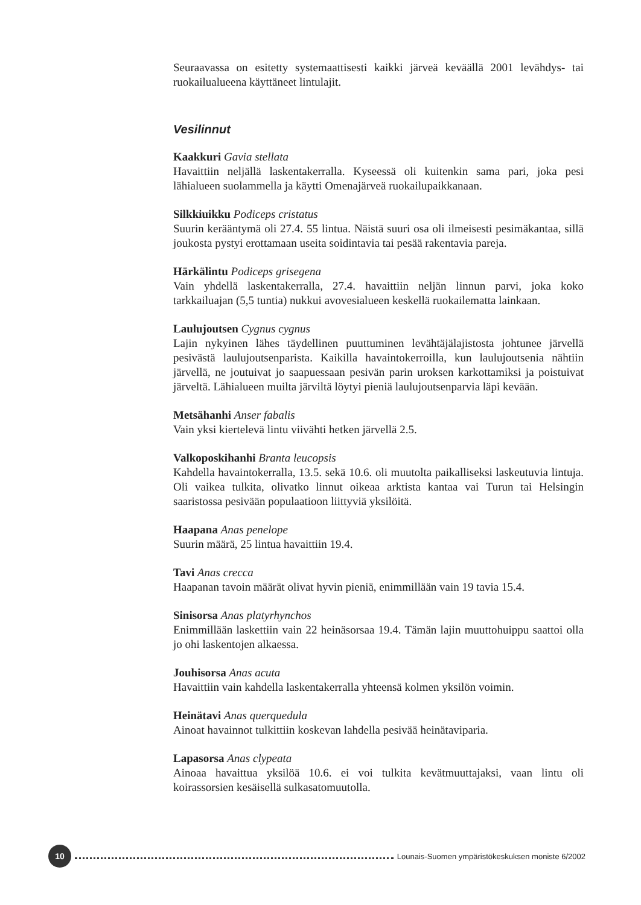Seuraavassa on esitetty systemaattisesti kaikki järveä keväällä 2001 levähdys- tai ruokailualueena käyttäneet lintulajit.
Vesilinnut
Kaakkuri Gavia stellata
Havaittiin neljällä laskentakerralla. Kyseessä oli kuitenkin sama pari, joka pesi lähialueen suolammella ja käytti Omenajärveä ruokailupaikkanaan.
Silkkiuikku Podiceps cristatus
Suurin kerääntymä oli 27.4. 55 lintua. Näistä suuri osa oli ilmeisesti pesimäkantaa, sillä joukosta pystyi erottamaan useita soidintavia tai pesää rakentavia pareja.
Härkälintu Podiceps grisegena
Vain yhdellä laskentakerralla, 27.4. havaittiin neljän linnun parvi, joka koko tarkkailuajan (5,5 tuntia) nukkui avovesialueen keskellä ruokailematta lainkaan.
Laulujoutsen Cygnus cygnus
Lajin nykyinen lähes täydellinen puuttuminen levähtäjälajistosta johtunee järvellä pesivästä laulujoutsenparista. Kaikilla havaintokerroilla, kun laulujoutsenia nähtiin järvellä, ne joutuivat jo saapuessaan pesivän parin uroksen karkottamiksi ja poistuivat järveltä. Lähialueen muilta järviltä löytyi pieniä laulujoutsenparvia läpi kevään.
Metsähanhi Anser fabalis
Vain yksi kiertelevä lintu viivähti hetken järvellä 2.5.
Valkoposkihanhi Branta leucopsis
Kahdella havaintokerralla, 13.5. sekä 10.6. oli muutolta paikalliseksi laskeutuvia lintuja. Oli vaikea tulkita, olivatko linnut oikeaa arktista kantaa vai Turun tai Helsingin saaristossa pesivään populaatioon liittyviä yksilöitä.
Haapana Anas penelope
Suurin määrä, 25 lintua havaittiin 19.4.
Tavi Anas crecca
Haapanan tavoin määrät olivat hyvin pieniä, enimmillään vain 19 tavia 15.4.
Sinisorsa Anas platyrhynchos
Enimmillään laskettiin vain 22 heinäsorsaa 19.4. Tämän lajin muuttohuippu saattoi olla jo ohi laskentojen alkaessa.
Jouhisorsa Anas acuta
Havaittiin vain kahdella laskentakerralla yhteensä kolmen yksilön voimin.
Heinätavi Anas querquedula
Ainoat havainnot tulkittiin koskevan lahdella pesivää heinätaviparia.
Lapasorsa Anas clypeata
Ainoaa havaittua yksilöä 10.6. ei voi tulkita kevätmuuttajaksi, vaan lintu oli koirassorsien kesäisellä sulkasatomuutolla.
10
Lounais-Suomen ympäristökeskuksen moniste 6/2002